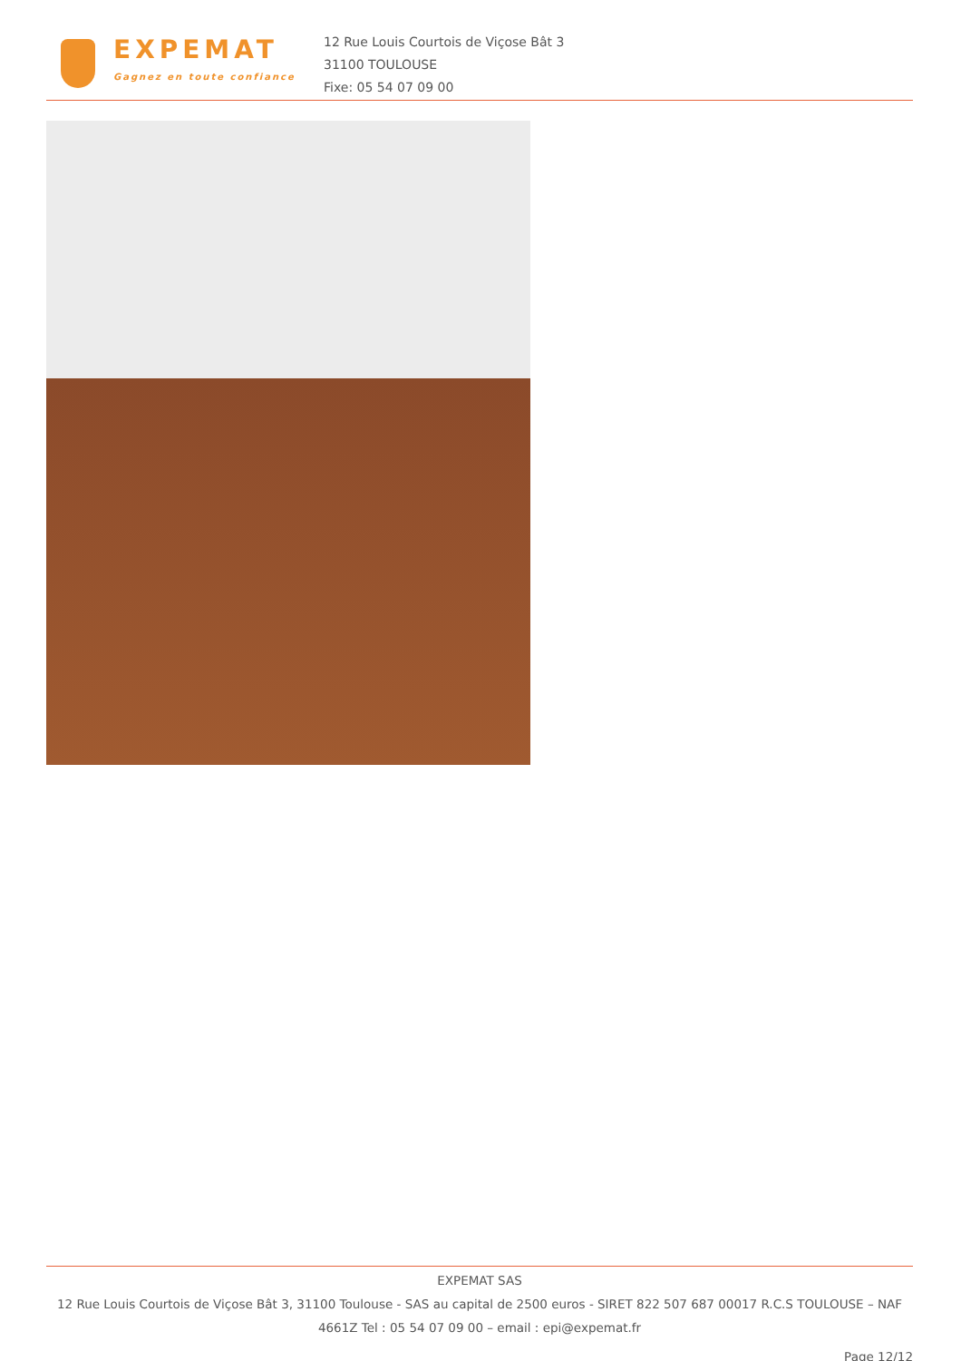EXPEMAT
Gagnez en toute confiance
12 Rue Louis Courtois de Viçose Bât 3
31100 TOULOUSE
Fixe: 05 54 07 09 00
EXPEMAT SAS
12 Rue Louis Courtois de Viçose Bât 3, 31100 Toulouse - SAS au capital de 2500 euros - SIRET 822 507 687 00017 R.C.S TOULOUSE – NAF 4661Z Tel : 05 54 07 09 00 – email : epi@expemat.fr
Page 12/12